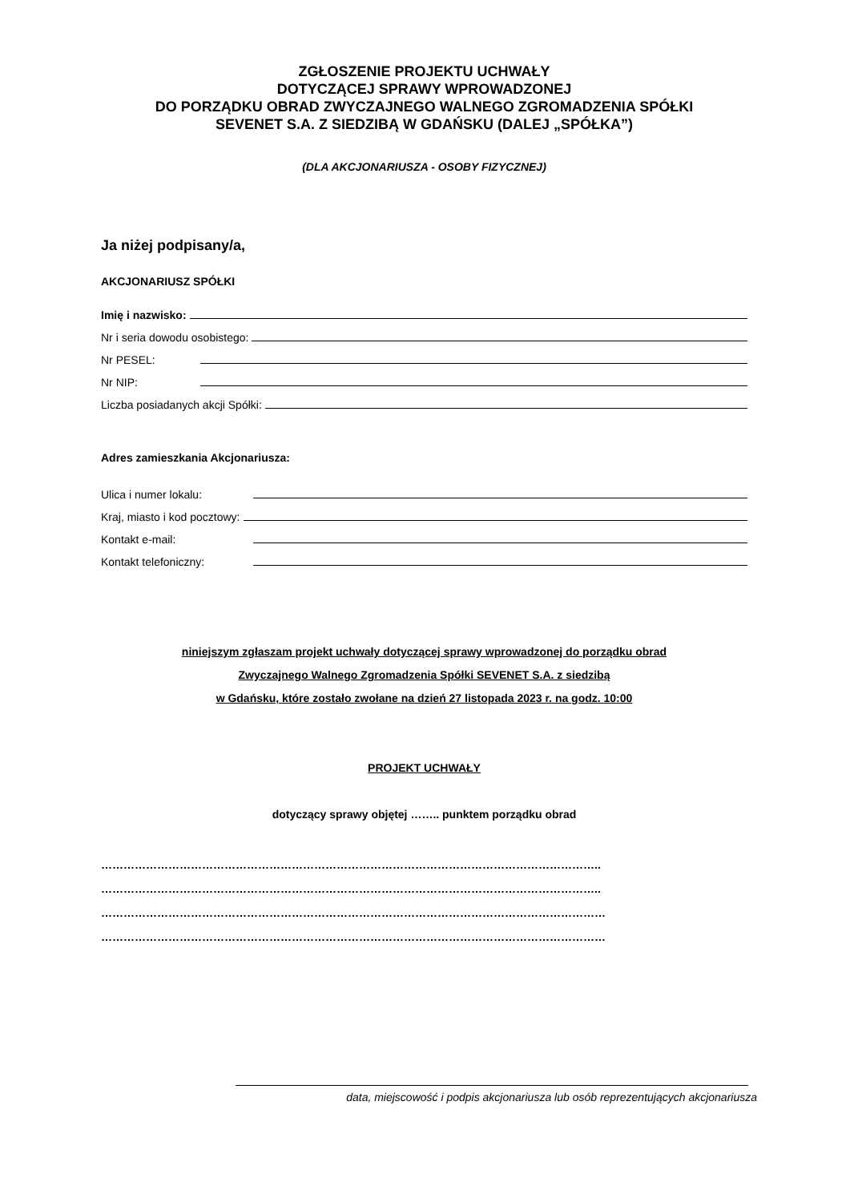ZGŁOSZENIE PROJEKTU UCHWAŁY
DOTYCZĄCEJ SPRAWY WPROWADZONEJ
DO PORZĄDKU OBRAD ZWYCZAJNEGO WALNEGO ZGROMADZENIA SPÓŁKI
SEVENET S.A. Z SIEDZIBĄ W GDAŃSKU (DALEJ „SPÓŁKA”)
(DLA AKCJONARIUSZA - OSOBY FIZYCZNEJ)
Ja niżej podpisany/a,
AKCJONARIUSZ SPÓŁKI
Imię i nazwisko:
Nr i seria dowodu osobistego:
Nr PESEL:
Nr NIP:
Liczba posiadanych akcji Spółki:
Adres zamieszkania Akcjonariusza:
Ulica i numer lokalu:
Kraj, miasto i kod pocztowy:
Kontakt e-mail:
Kontakt telefoniczny:
niniejszym zgłaszam projekt uchwały dotyczącej sprawy wprowadzonej do porządku obrad
Zwyczajnego Walnego Zgromadzenia Spółki SEVENET S.A. z siedzibą
w Gdańsku, które zostało zwołane na dzień 27 listopada 2023 r. na godz. 10:00
PROJEKT UCHWAŁY
dotyczący sprawy objętej …….. punktem porządku obrad
……………………………………………………………………………………………………………………..
……………………………………………………………………………………………………………………..
………………………………………………………………………………………………………………………
………………………………………………………………………………………………………………………
data, miejscowość i podpis akcjonariusza lub osób reprezentujących akcjonariusza